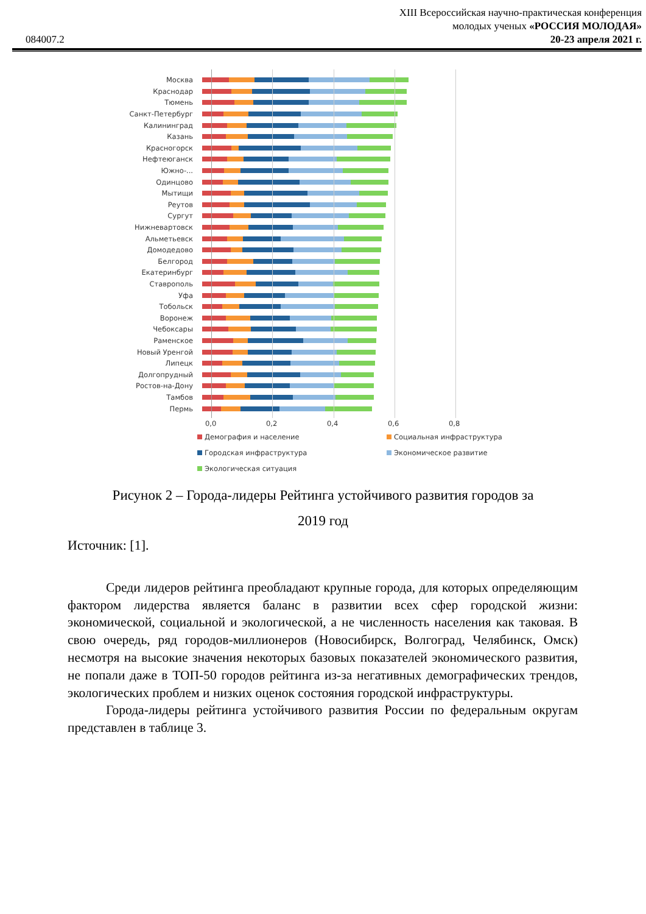XIII Всероссийская научно-практическая конференция
молодых ученых «РОССИЯ МОЛОДАЯ»
084007.2 20-23 апреля 2021 г.
Москва
Краснодар
Тюмень
Санкт-Петербург
Калининград
Казань
Красногорск
Нефтеюганск
Южно-...
Одинцово
Мытищи
Реутов
Сургут
Нижневартовск
Альметьевск
Домодедово
Белгород
Екатеринбург
Ставрополь
Уфа
Тобольск
Воронеж
Чебоксары
Раменское
Новый Уренгой
Липецк
Долгопрудный
Ростов-на-Дону
Тамбов
Пермь
0,0 0,2 0,4 0,6 0,8
Демография и население
Социальная инфраструктура
Городская инфраструктура
Экономическое развитие
Экологическая ситуация
Рисунок 2 – Города-лидеры Рейтинга устойчивого развития городов за
2019 год
Источник: [1].
Среди лидеров рейтинга преобладают крупные города, для которых определяющим фактором лидерства является баланс в развитии всех сфер городской жизни: экономической, социальной и экологической, а не численность населения как таковая. В свою очередь, ряд городов-миллионеров (Новосибирск, Волгоград, Челябинск, Омск) несмотря на высокие значения некоторых базовых показателей экономического развития, не попали даже в ТОП-50 городов рейтинга из-за негативных демографических трендов, экологических проблем и низких оценок состояния городской инфраструктуры.
Города-лидеры рейтинга устойчивого развития России по федеральным округам представлен в таблице 3.